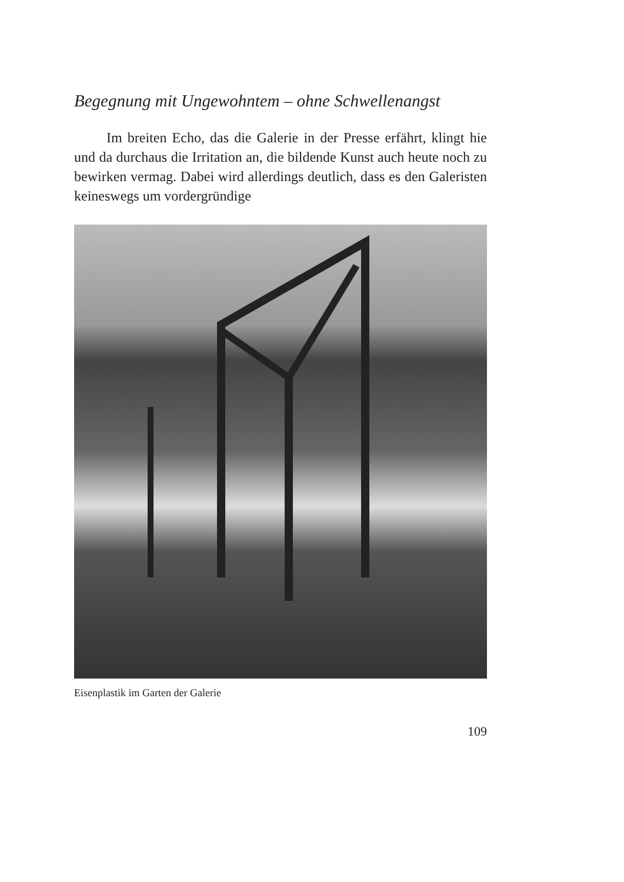Begegnung mit Ungewohntem – ohne Schwellenangst
Im breiten Echo, das die Galerie in der Presse erfährt, klingt hie und da durchaus die Irritation an, die bildende Kunst auch heute noch zu bewirken vermag. Dabei wird allerdings deutlich, dass es den Galeristen keineswegs um vordergründige
Eisenplastik im Garten der Galerie
109